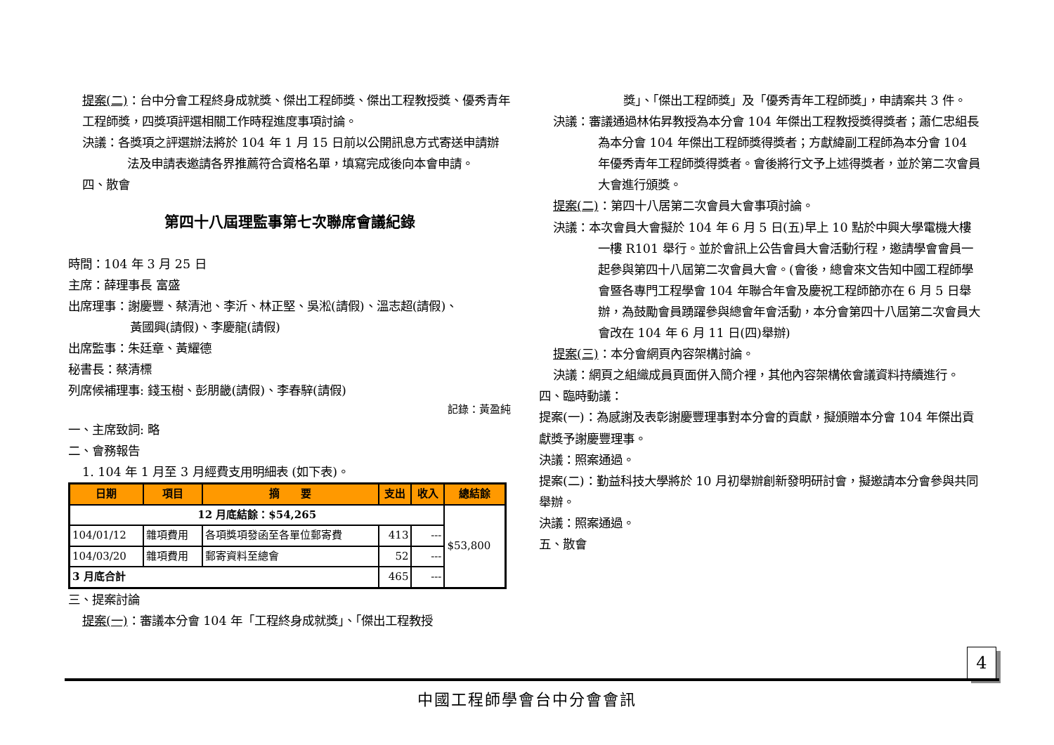提案(二)：台中分會工程終身成就獎、傑出工程師獎、傑出工程教授獎、優秀青年工程師獎，四獎項評選相關工作時程進度事項討論。
決議：各獎項之評選辦法將於 104 年 1 月 15 日前以公開訊息方式寄送申請辦法及申請表邀請各界推薦符合資格名單，填寫完成後向本會申請。
四、散會
第四十八屆理監事第七次聯席會議紀錄
時間：104 年 3 月 25 日
主席：薛理事長 富盛
出席理事：謝慶豐、蔡清池、李沂、林正堅、吳淞(請假)、溫志超(請假)、
     黃國興(請假)、李慶龍(請假)
出席監事：朱廷章、黃耀德
秘書長：蔡清標
列席候補理事: 錢玉樹、彭朋畿(請假)、李春騂(請假)
記錄：黃盈純
一、主席致詞: 略
二、會務報告
1. 104 年 1 月至 3 月經費支用明細表 (如下表)。
| 日期 | 項目 | 摘 要 | 支出 | 收入 | 總結餘 |
| --- | --- | --- | --- | --- | --- |
| 12 月底結餘：$54,265 | | | | | $53,800 |
| 104/01/12 | 雜項費用 | 各項獎項發函至各單位郵寄費 | 413 | --- | |
| 104/03/20 | 雜項費用 | 郵寄資料至總會 | 52 | --- | |
| 3 月底合計 | | | 465 | --- | |
三、提案討論
提案(一)：審議本分會 104 年「工程終身成就獎」、「傑出工程教授
獎」、「傑出工程師獎」及「優秀青年工程師獎」，申請案共 3 件。
決議：審議通過林佑昇教授為本分會 104 年傑出工程教授獎得獎者；蕭仁忠組長為本分會 104 年傑出工程師獎得獎者；方獻緯副工程師為本分會 104 年優秀青年工程師獎得獎者。會後將行文予上述得獎者，並於第二次會員大會進行頒獎。
提案(二)：第四十八居第二次會員大會事項討論。
決議：本次會員大會擬於 104 年 6 月 5 日(五)早上 10 點於中興大學電機大樓一樓 R101 舉行。並於會訊上公告會員大會活動行程，邀請學會會員一起參與第四十八屆第二次會員大會。(會後，總會來文告知中國工程師學會暨各專門工程學會 104 年聯合年會及慶祝工程師節亦在 6 月 5 日舉辦，為鼓勵會員踴躍參與總會年會活動，本分會第四十八屆第二次會員大會改在 104 年 6 月 11 日(四)舉辦)
提案(三)：本分會網頁內容架構討論。
決議：網頁之組織成員頁面併入簡介裡，其他內容架構依會議資料持續進行。
四、臨時動議：
提案(一)：為感謝及表彰謝慶豐理事對本分會的貢獻，擬頒贈本分會 104 年傑出貢獻獎予謝慶豐理事。
決議：照案通過。
提案(二)：勤益科技大學將於 10 月初舉辦創新發明研討會，擬邀請本分會參與共同舉辦。
決議：照案通過。
五、散會
4
中國工程師學會台中分會會訊